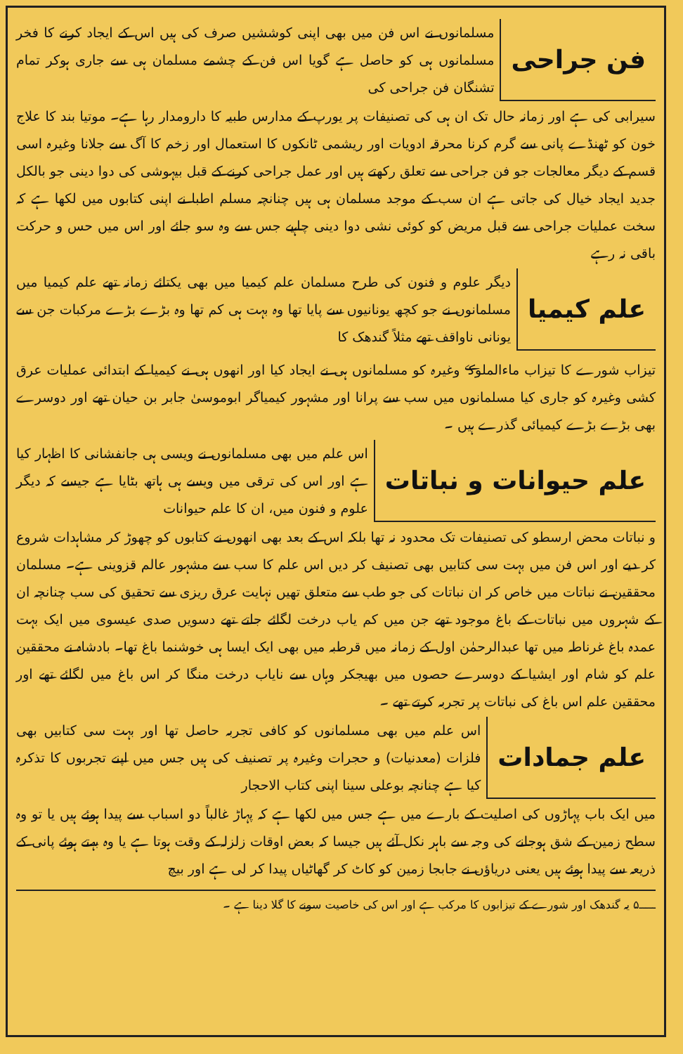فن جراحی
مسلمانوں نے اس فن میں بھی اپنی کوششیں صرف کی ہیں اس کے ایجاد کرنے کا فخر مسلمانوں ہی کو حاصل ہے گویا اس فن کے چشمے مسلمان ہی سے جاری ہوکر تمام تشنگان فن جراحی کی
سیرابی کی ہے اور زمانہ حال تک ان ہی کی تصنیفات پر یورپ کے مدارس طبیہ کا دارومدار رہا ہے۔ موتیا بند کا علاج خون کو ٹھنڈے پانی سے گرم کرنا محرقہ ادویات اور ریشمی ٹانکوں کا استعمال اور زخم کا آگ سے جلانا وغیرہ اسی قسم کے دیگر معالجات جو فن جراحی سے تعلق رکھتے ہیں اور عمل جراحی کرنے کے قبل بیہوشی کی دوا دینی جو بالکل جدید ایجاد خیال کی جاتی ہے ان سب کے موجد مسلمان ہی ہیں چنانچہ مسلم اطبا نے اپنی کتابوں میں لکھا ہے کہ سخت عملیات جراحی سے قبل مریض کو کوئی نشی دوا دینی چاہیے جس سے وہ سو جائے اور اس میں حس و حرکت باقی نہ رہے
علم کیمیا
دیگر علوم و فنون کی طرح مسلمان علم کیمیا میں بھی یکتائے زمانہ تھے علم کیمیا میں مسلمانوں نے جو کچھ یونانیوں سے پایا تھا وہ بہت ہی کم تھا وہ بڑے بڑے مرکبات جن سے یونانی ناواقف تھے مثلاً گندھک کا
تیزاب شورے کا تیزاب ماءالملوک<sup>ے</sup> وغیرہ کو مسلمانوں ہی نے ایجاد کیا اور انھوں ہی نے کیمیا کے ابتدائی عملیات عرق کشی وغیرہ کو جاری کیا مسلمانوں میں سب سے پرانا اور مشہور کیمیاگر ابوموسیٰ جابر بن حیان تھے اور دوسرے بھی بڑے بڑے کیمیائی گذرے ہیں ۔
علم حیوانات و نباتات
اس علم میں بھی مسلمانوں نے ویسی ہی جانفشانی کا اظہار کیا ہے اور اس کی ترقی میں ویسے ہی ہاتھ بٹایا ہے جیسے کہ دیگر علوم و فنون میں، ان کا علم حیوانات
و نباتات محض ارسطو کی تصنیفات تک محدود نہ تھا بلکہ اس کے بعد بھی انھوں نے کتابوں کو چھوڑ کر مشاہدات شروع کر دیے اور اس فن میں بہت سی کتابیں بھی تصنیف کر دیں اس علم کا سب سے مشہور عالم قزوینی ہے۔ مسلمان محققین نے نباتات میں خاص کر ان نباتات کی جو طب سے متعلق تھیں نہایت عرق ریزی سے تحقیق کی سب چنانچہ ان کے شہروں میں نباتات کے باغ موجود تھے جن میں کم یاب درخت لگائے جاتے تھے دسویں صدی عیسوی میں ایک بہت عمدہ باغ غرناطہ میں تھا عبدالرحمٰن اول کے زمانہ میں قرطبہ میں بھی ایک ایسا ہی خوشنما باغ تھا۔ بادشاہ نے محققین علم کو شام اور ایشیا کے دوسرے حصوں میں بھیجکر وہاں سے نایاب درخت منگا کر اس باغ میں لگائے تھے اور محققین علم اس باغ کی نباتات پر تجربہ کرتے تھے ۔
علم جمادات
اس علم میں بھی مسلمانوں کو کافی تجربہ حاصل تھا اور بہت سی کتابیں بھی فلزات (معدنیات) و حجرات وغیرہ پر تصنیف کی ہیں جس میں اپنے تجربوں کا تذکرہ کیا ہے چنانچہ بوعلی سینا اپنی کتاب الاحجار
میں ایک باب پہاڑوں کی اصلیت کے بارے میں ہے جس میں لکھا ہے کہ پہاڑ غالباً دو اسباب سے پیدا ہوئے ہیں یا تو وہ سطح زمین کے شق ہوجانے کی وجہ سے باہر نکل آئے ہیں جیسا کہ بعض اوقات زلزلہ کے وقت ہوتا ہے یا وہ بہتے ہوئے پانی کے ذریعہ سے پیدا ہوئے ہیں یعنی دریاؤں نے جابجا زمین کو کاٹ کر گھاٹیاں پیدا کر لی ہے اور بیچ
ـــــ۵ یہ گندھک اور شورے کے تیزابوں کا مرکب ہے اور اس کی خاصیت سونے کا گلا دینا ہے ۔